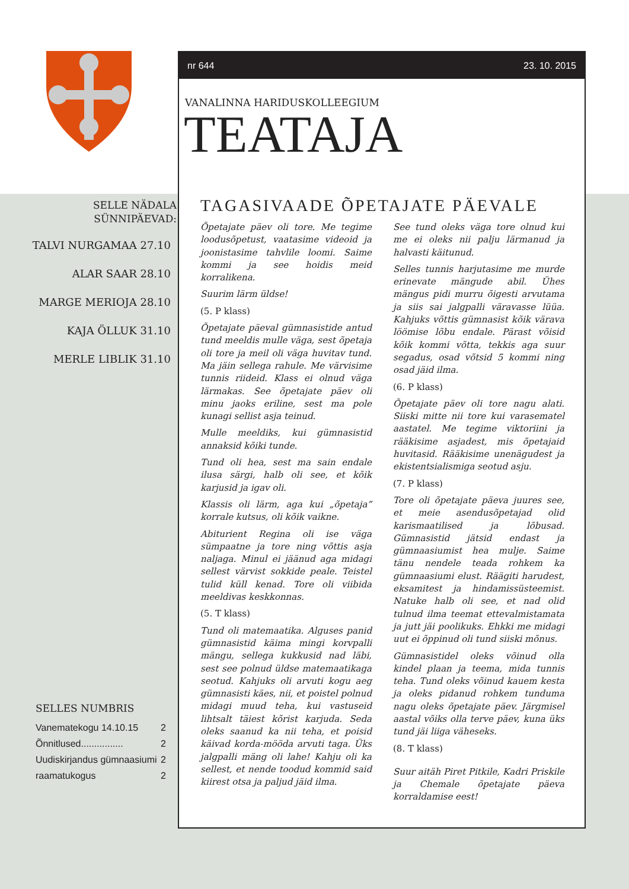SELLE NÄDALA
SÜNNIPÄEVAD:
TALVI NURGAMAA 27.10
ALAR SAAR 28.10
MARGE MERIOJA 28.10
KAJA ÖLLUK 31.10
MERLE LIBLIK 31.10
SELLES NUMBRIS
Vanematekogu 14.10.15 2
Õnnitlused................ 2
Uudiskirjandus gümnaasiumi 2
raamatukogus 2
nr 644 23. 10. 2015
VANALINNA HARIDUSKOLLEEGIUM
TEATAJA
TAGASIVAADE ÕPETAJATE PÄEVALE
Õpetajate päev oli tore. Me tegime loodusõpetust, vaatasime videoid ja joonistasime tahvlile loomi. Saime kommi ja see hoidis meid korralikena.
Suurim lärm üldse!
(5. P klass)
Õpetajate päeval gümnasistide antud tund meeldis mulle väga, sest õpetaja oli tore ja meil oli väga huvitav tund. Ma jäin sellega rahule. Me värvisime tunnis riideid. Klass ei olnud väga lärmakas. See õpetajate päev oli minu jaoks eriline, sest ma pole kunagi sellist asja teinud.
Mulle meeldiks, kui gümnasistid annaksid kõiki tunde.
Tund oli hea, sest ma sain endale ilusa särgi, halb oli see, et kõik karjusid ja igav oli.
Klassis oli lärm, aga kui „õpetaja” korrale kutsus, oli kõik vaikne.
Abiturient Regina oli ise väga sümpaatne ja tore ning võttis asja naljaga. Minul ei jäänud aga midagi sellest värvist sokkide peale. Teistel tulid küll kenad. Tore oli viibida meeldivas keskkonnas.
(5. T klass)
Tund oli matemaatika. Alguses panid gümnasistid käima mingi korvpalli mängu, sellega kukkusid nad läbi, sest see polnud üldse matemaatikaga seotud. Kahjuks oli arvuti kogu aeg gümnasisti käes, nii, et poistel polnud midagi muud teha, kui vastuseid lihtsalt täiest kõrist karjuda. Seda oleks saanud ka nii teha, et poisid käivad korda-mööda arvuti taga. Üks jalgpalli mäng oli lahe! Kahju oli ka sellest, et nende toodud kommid said kiirest otsa ja paljud jäid ilma.
See tund oleks väga tore olnud kui me ei oleks nii palju lärmanud ja halvasti käitunud.
Selles tunnis harjutasime me murde erinevate mängude abil. Ühes mängus pidi murru õigesti arvutama ja siis sai jalgpalli väravasse lüüa. Kahjuks võttis gümnasist kõik värava löömise lõbu endale. Pärast võisid kõik kommi võtta, tekkis aga suur segadus, osad võtsid 5 kommi ning osad jäid ilma.
(6. P klass)
Õpetajate päev oli tore nagu alati. Siiski mitte nii tore kui varasematel aastatel. Me tegime viktoriini ja rääkisime asjadest, mis õpetajaid huvitasid. Rääkisime unenägudest ja ekistentsialismiga seotud asju.
(7. P klass)
Tore oli õpetajate päeva juures see, et meie asendusõpetajad olid karismaatilised ja lõbusad. Gümnasistid jätsid endast ja gümnaasiumist hea mulje. Saime tänu nendele teada rohkem ka gümnaasiumi elust. Räägiti harudest, eksamitest ja hindamissüsteemist. Natuke halb oli see, et nad olid tulnud ilma teemat ettevalmistamata ja jutt jäi poolikuks. Ehkki me midagi uut ei õppinud oli tund siiski mõnus.
Gümnasistidel oleks võinud olla kindel plaan ja teema, mida tunnis teha. Tund oleks võinud kauem kesta ja oleks pidanud rohkem tunduma nagu oleks õpetajate päev. Järgmisel aastal võiks olla terve päev, kuna üks tund jäi liiga väheseks.
(8. T klass)
Suur aitäh Piret Pitkile, Kadri Priskile ja Chemale õpetajate päeva korraldamise eest!